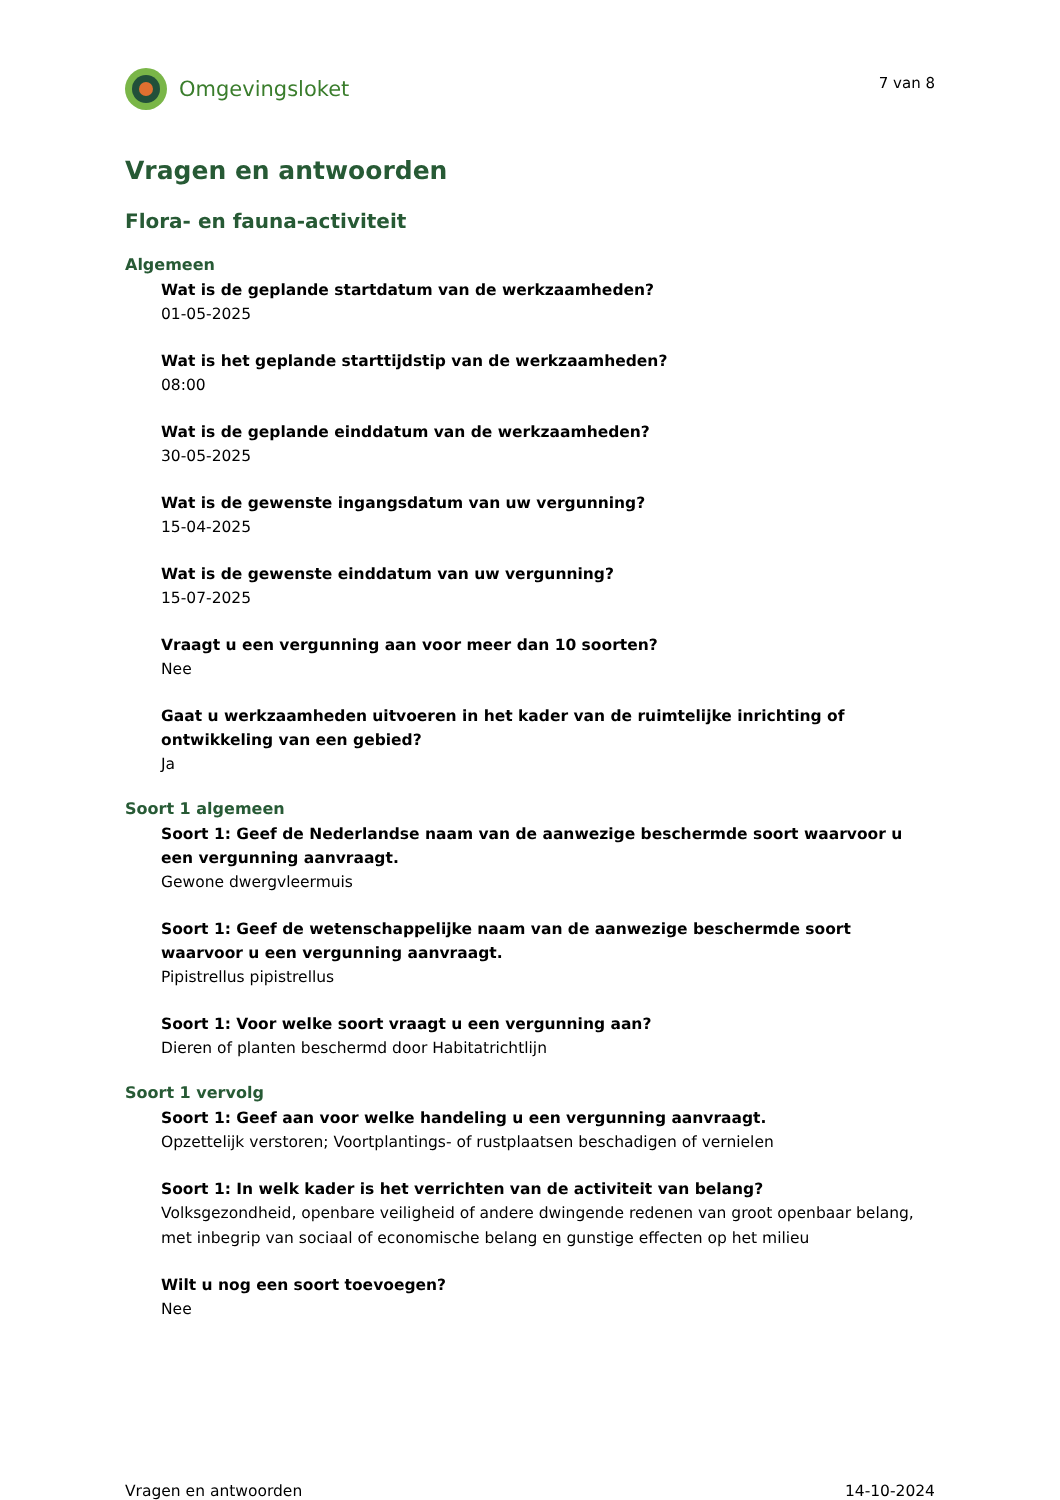Omgevingsloket
7 van 8
Vragen en antwoorden
Flora- en fauna-activiteit
Algemeen
Wat is de geplande startdatum van de werkzaamheden?
01-05-2025
Wat is het geplande starttijdstip van de werkzaamheden?
08:00
Wat is de geplande einddatum van de werkzaamheden?
30-05-2025
Wat is de gewenste ingangsdatum van uw vergunning?
15-04-2025
Wat is de gewenste einddatum van uw vergunning?
15-07-2025
Vraagt u een vergunning aan voor meer dan 10 soorten?
Nee
Gaat u werkzaamheden uitvoeren in het kader van de ruimtelijke inrichting of ontwikkeling van een gebied?
Ja
Soort 1 algemeen
Soort 1: Geef de Nederlandse naam van de aanwezige beschermde soort waarvoor u een vergunning aanvraagt.
Gewone dwergvleermuis
Soort 1: Geef de wetenschappelijke naam van de aanwezige beschermde soort waarvoor u een vergunning aanvraagt.
Pipistrellus pipistrellus
Soort 1: Voor welke soort vraagt u een vergunning aan?
Dieren of planten beschermd door Habitatrichtlijn
Soort 1 vervolg
Soort 1: Geef aan voor welke handeling u een vergunning aanvraagt.
Opzettelijk verstoren; Voortplantings- of rustplaatsen beschadigen of vernielen
Soort 1: In welk kader is het verrichten van de activiteit van belang?
Volksgezondheid, openbare veiligheid of andere dwingende redenen van groot openbaar belang, met inbegrip van sociaal of economische belang en gunstige effecten op het milieu
Wilt u nog een soort toevoegen?
Nee
Vragen en antwoorden 14-10-2024